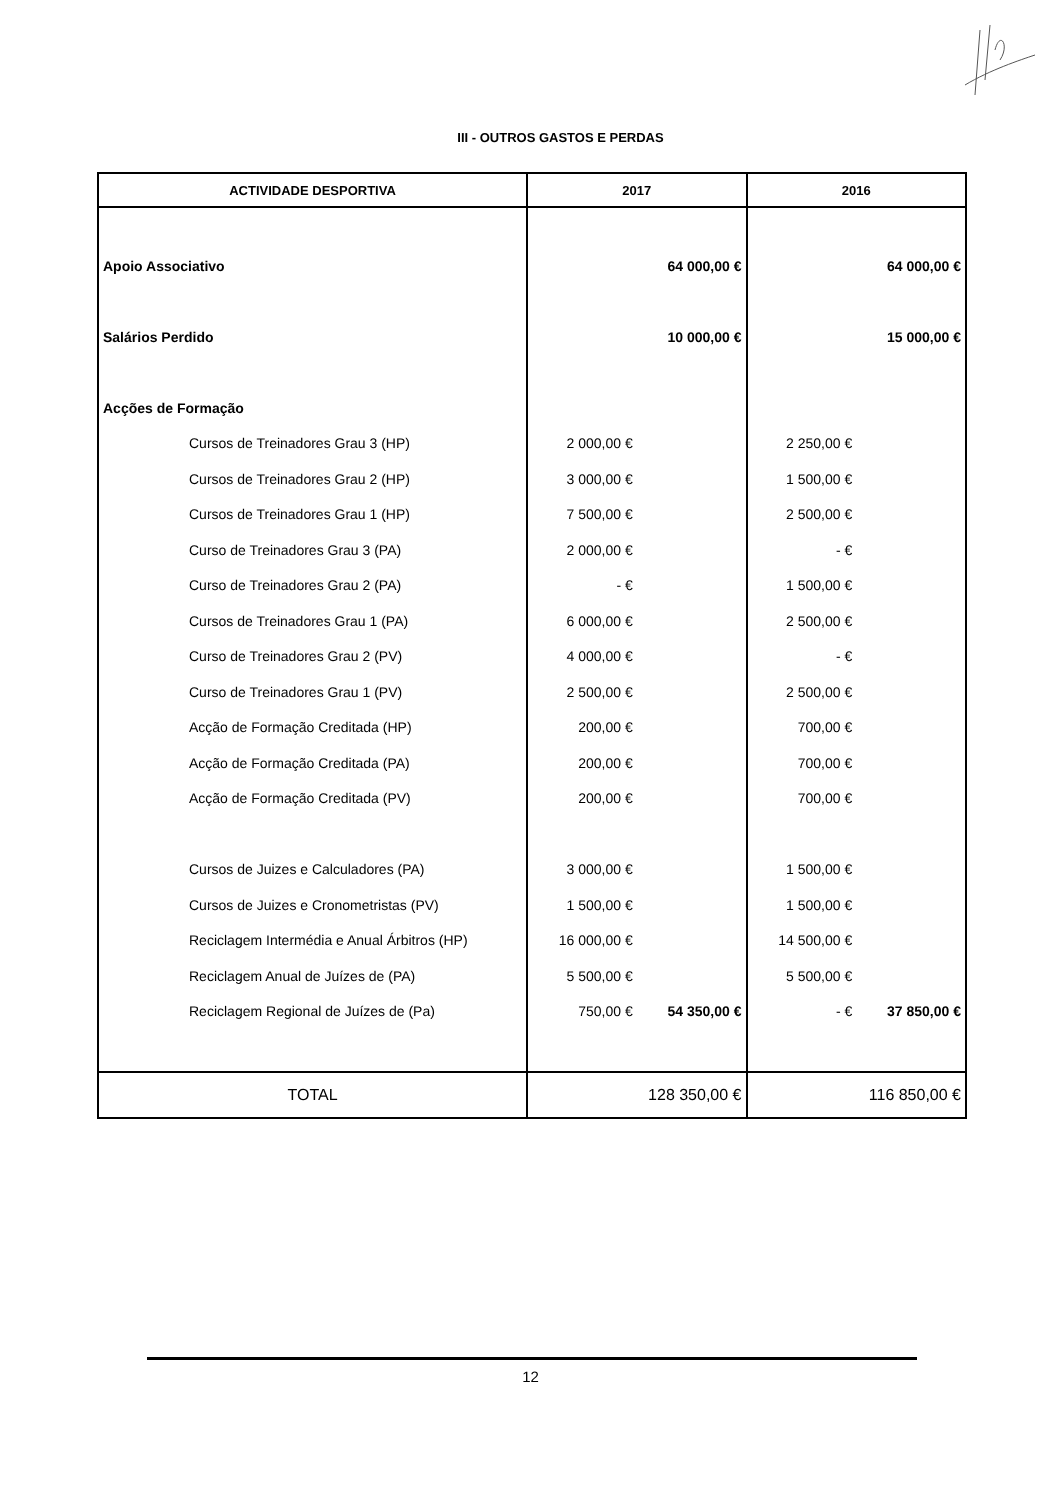III - OUTROS GASTOS E PERDAS
| ACTIVIDADE DESPORTIVA | 2017 | | 2016 | |
| --- | --- | --- | --- | --- |
| Apoio Associativo | | 64 000,00 € | | 64 000,00 € |
| Salários Perdido | | 10 000,00 € | | 15 000,00 € |
| Acções de Formação | | | | |
| Cursos de Treinadores Grau 3 (HP) | 2 000,00 € | | 2 250,00 € | |
| Cursos de Treinadores Grau 2 (HP) | 3 000,00 € | | 1 500,00 € | |
| Cursos de Treinadores Grau 1 (HP) | 7 500,00 € | | 2 500,00 € | |
| Curso de Treinadores Grau 3 (PA) | 2 000,00 € | | - € | |
| Curso de Treinadores Grau 2 (PA) | - € | | 1 500,00 € | |
| Cursos de Treinadores Grau 1 (PA) | 6 000,00 € | | 2 500,00 € | |
| Curso de Treinadores Grau 2 (PV) | 4 000,00 € | | - € | |
| Curso de Treinadores Grau 1 (PV) | 2 500,00 € | | 2 500,00 € | |
| Acção de Formação Creditada (HP) | 200,00 € | | 700,00 € | |
| Acção de Formação Creditada (PA) | 200,00 € | | 700,00 € | |
| Acção de Formação Creditada (PV) | 200,00 € | | 700,00 € | |
| Cursos de Juizes e Calculadores (PA) | 3 000,00 € | | 1 500,00 € | |
| Cursos de Juizes e Cronometristas (PV) | 1 500,00 € | | 1 500,00 € | |
| Reciclagem Intermédia e Anual Árbitros (HP) | 16 000,00 € | | 14 500,00 € | |
| Reciclagem Anual de Juízes de (PA) | 5 500,00 € | | 5 500,00 € | |
| Reciclagem Regional de Juízes de (Pa) | 750,00 € | 54 350,00 € | - € | 37 850,00 € |
| TOTAL | 128 350,00 € | | 116 850,00 € | |
12